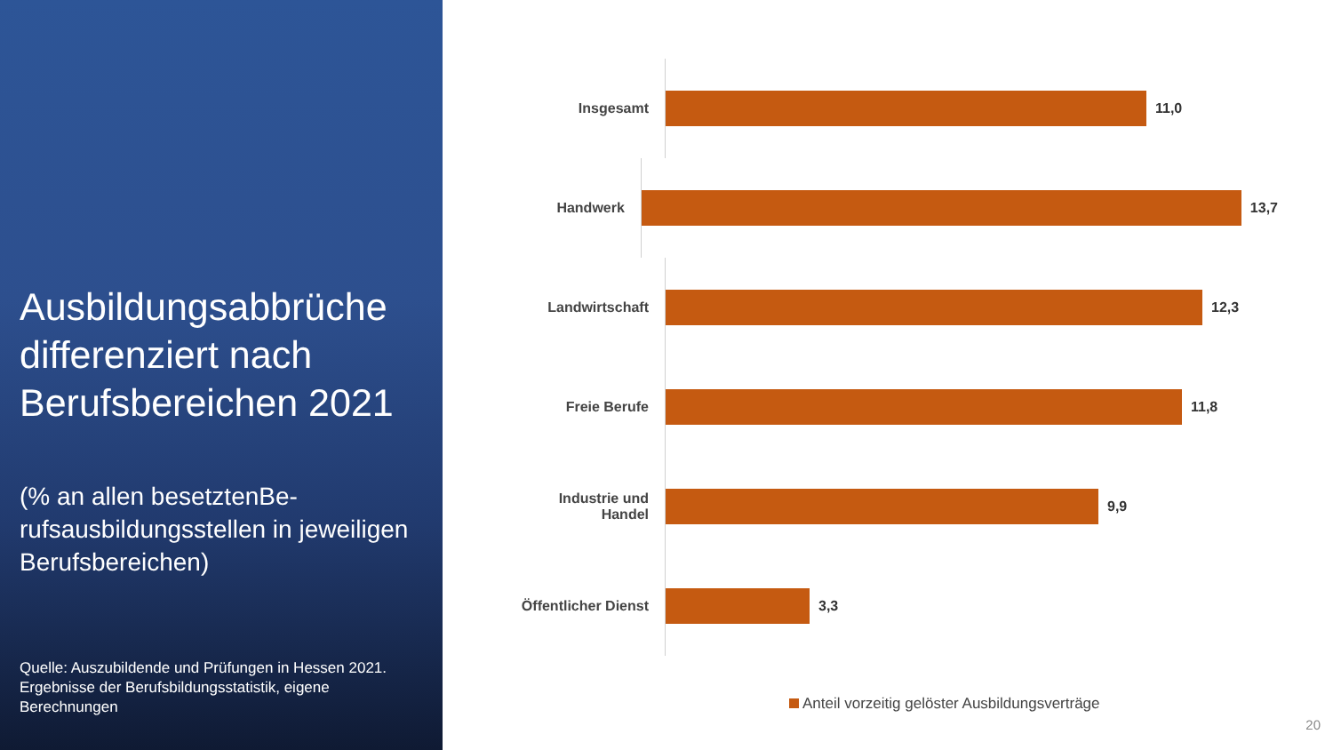Ausbildungsabbrüche differenziert nach Berufsbereichen 2021
(% an allen besetztenBe-rufsausbildungsstellen in jeweiligen Berufsbereichen)
Quelle: Auszubildende und Prüfungen in Hessen 2021. Ergebnisse der Berufsbildungsstatistik, eigene Berechnungen
Insgesamt
11,0
Handwerk
13,7
Landwirtschaft
12,3
Freie Berufe
11,8
Industrie und Handel
9,9
Öffentlicher Dienst
3,3
Anteil vorzeitig gelöster Ausbildungsverträge
20